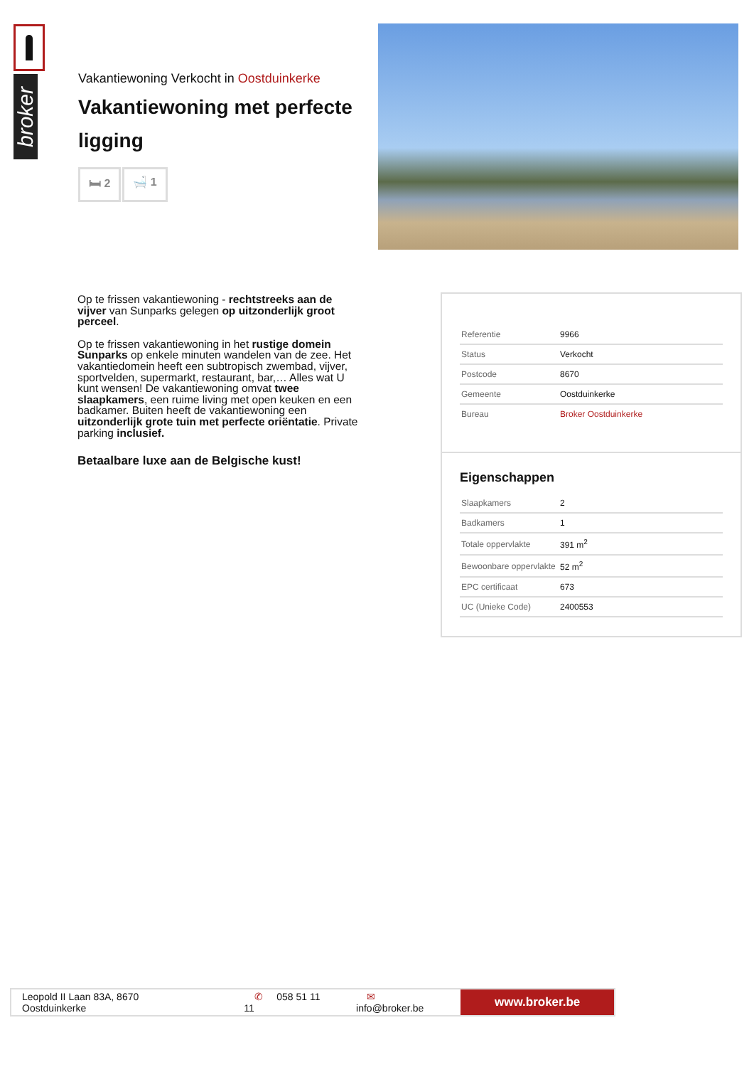broker
Vakantiewoning Verkocht in Oostduinkerke
Vakantiewoning met perfecte ligging
🛏 2 🛁 1
Op te frissen vakantiewoning - rechtstreeks aan de vijver van Sunparks gelegen op uitzonderlijk groot perceel.
Op te frissen vakantiewoning in het rustige domein Sunparks op enkele minuten wandelen van de zee. Het vakantiedomein heeft een subtropisch zwembad, vijver, sportvelden, supermarkt, restaurant, bar,… Alles wat U kunt wensen! De vakantiewoning omvat twee slaapkamers, een ruime living met open keuken en een badkamer. Buiten heeft de vakantiewoning een uitzonderlijk grote tuin met perfecte oriëntatie. Private parking inclusief.
Betaalbare luxe aan de Belgische kust!
| Referentie | 9966 |
| Status | Verkocht |
| Postcode | 8670 |
| Gemeente | Oostduinkerke |
| Bureau | Broker Oostduinkerke |
Eigenschappen
| Slaapkamers | 2 |
| Badkamers | 1 |
| Totale oppervlakte | 391 m<sup>2</sup> |
| Bewoonbare oppervlakte | 52 m<sup>2</sup> |
| EPC certificaat | 673 |
| UC (Unieke Code) | 2400553 |
Leopold II Laan 83A, 8670 Oostduinkerke ✆ 058 51 11 11 ✉ info@broker.be
www.broker.be